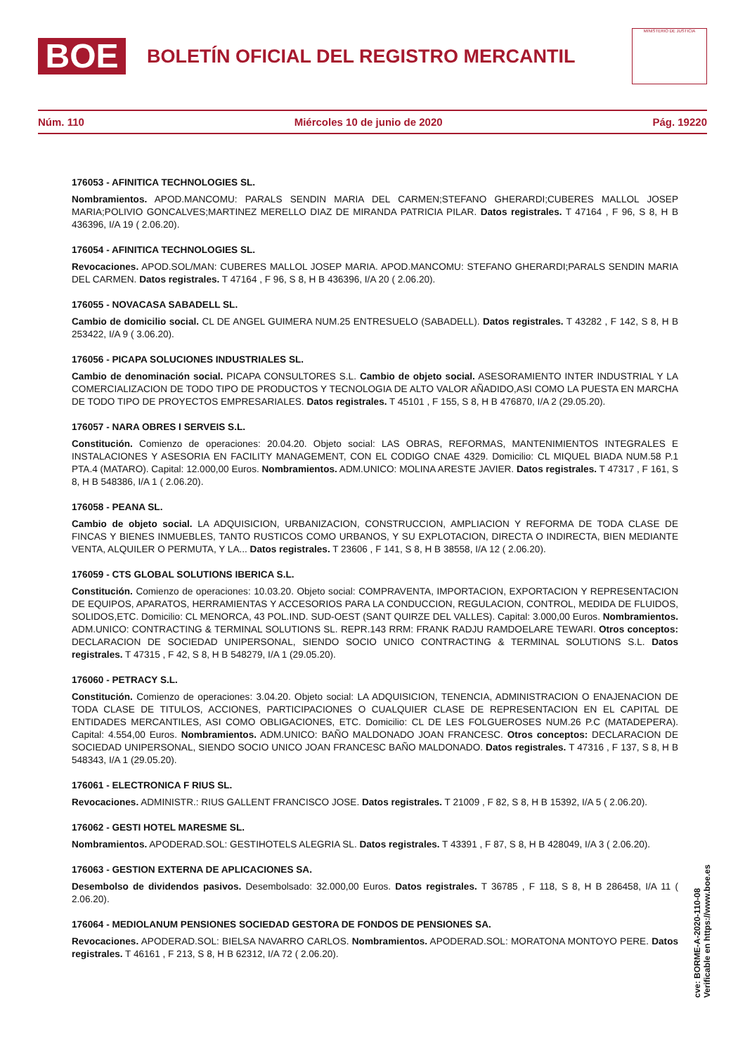BOE
BOLETÍN OFICIAL DEL REGISTRO MERCANTIL
MINISTERIO DE JUSTICIA
Núm. 110 Miércoles 10 de junio de 2020 Pág. 19220
176053 - AFINITICA TECHNOLOGIES SL.
Nombramientos. APOD.MANCOMU: PARALS SENDIN MARIA DEL CARMEN;STEFANO GHERARDI;CUBERES MALLOL JOSEP MARIA;POLIVIO GONCALVES;MARTINEZ MERELLO DIAZ DE MIRANDA PATRICIA PILAR. Datos registrales. T 47164 , F 96, S 8, H B 436396, I/A 19 ( 2.06.20).
176054 - AFINITICA TECHNOLOGIES SL.
Revocaciones. APOD.SOL/MAN: CUBERES MALLOL JOSEP MARIA. APOD.MANCOMU: STEFANO GHERARDI;PARALS SENDIN MARIA DEL CARMEN. Datos registrales. T 47164 , F 96, S 8, H B 436396, I/A 20 ( 2.06.20).
176055 - NOVACASA SABADELL SL.
Cambio de domicilio social. CL DE ANGEL GUIMERA NUM.25 ENTRESUELO (SABADELL). Datos registrales. T 43282 , F 142, S 8, H B 253422, I/A 9 ( 3.06.20).
176056 - PICAPA SOLUCIONES INDUSTRIALES SL.
Cambio de denominación social. PICAPA CONSULTORES S.L. Cambio de objeto social. ASESORAMIENTO INTER INDUSTRIAL Y LA COMERCIALIZACION DE TODO TIPO DE PRODUCTOS Y TECNOLOGIA DE ALTO VALOR AÑADIDO,ASI COMO LA PUESTA EN MARCHA DE TODO TIPO DE PROYECTOS EMPRESARIALES. Datos registrales. T 45101 , F 155, S 8, H B 476870, I/A 2 (29.05.20).
176057 - NARA OBRES I SERVEIS S.L.
Constitución. Comienzo de operaciones: 20.04.20. Objeto social: LAS OBRAS, REFORMAS, MANTENIMIENTOS INTEGRALES E INSTALACIONES Y ASESORIA EN FACILITY MANAGEMENT, CON EL CODIGO CNAE 4329. Domicilio: CL MIQUEL BIADA NUM.58 P.1 PTA.4 (MATARO). Capital: 12.000,00 Euros. Nombramientos. ADM.UNICO: MOLINA ARESTE JAVIER. Datos registrales. T 47317 , F 161, S 8, H B 548386, I/A 1 ( 2.06.20).
176058 - PEANA SL.
Cambio de objeto social. LA ADQUISICION, URBANIZACION, CONSTRUCCION, AMPLIACION Y REFORMA DE TODA CLASE DE FINCAS Y BIENES INMUEBLES, TANTO RUSTICOS COMO URBANOS, Y SU EXPLOTACION, DIRECTA O INDIRECTA, BIEN MEDIANTE VENTA, ALQUILER O PERMUTA, Y LA... Datos registrales. T 23606 , F 141, S 8, H B 38558, I/A 12 ( 2.06.20).
176059 - CTS GLOBAL SOLUTIONS IBERICA S.L.
Constitución. Comienzo de operaciones: 10.03.20. Objeto social: COMPRAVENTA, IMPORTACION, EXPORTACION Y REPRESENTACION DE EQUIPOS, APARATOS, HERRAMIENTAS Y ACCESORIOS PARA LA CONDUCCION, REGULACION, CONTROL, MEDIDA DE FLUIDOS, SOLIDOS,ETC. Domicilio: CL MENORCA, 43 POL.IND. SUD-OEST (SANT QUIRZE DEL VALLES). Capital: 3.000,00 Euros. Nombramientos. ADM.UNICO: CONTRACTING & TERMINAL SOLUTIONS SL. REPR.143 RRM: FRANK RADJU RAMDOELARE TEWARI. Otros conceptos: DECLARACION DE SOCIEDAD UNIPERSONAL, SIENDO SOCIO UNICO CONTRACTING & TERMINAL SOLUTIONS S.L. Datos registrales. T 47315 , F 42, S 8, H B 548279, I/A 1 (29.05.20).
176060 - PETRACY S.L.
Constitución. Comienzo de operaciones: 3.04.20. Objeto social: LA ADQUISICION, TENENCIA, ADMINISTRACION O ENAJENACION DE TODA CLASE DE TITULOS, ACCIONES, PARTICIPACIONES O CUALQUIER CLASE DE REPRESENTACION EN EL CAPITAL DE ENTIDADES MERCANTILES, ASI COMO OBLIGACIONES, ETC. Domicilio: CL DE LES FOLGUEROSES NUM.26 P.C (MATADEPERA). Capital: 4.554,00 Euros. Nombramientos. ADM.UNICO: BAÑO MALDONADO JOAN FRANCESC. Otros conceptos: DECLARACION DE SOCIEDAD UNIPERSONAL, SIENDO SOCIO UNICO JOAN FRANCESC BAÑO MALDONADO. Datos registrales. T 47316 , F 137, S 8, H B 548343, I/A 1 (29.05.20).
176061 - ELECTRONICA F RIUS SL.
Revocaciones. ADMINISTR.: RIUS GALLENT FRANCISCO JOSE. Datos registrales. T 21009 , F 82, S 8, H B 15392, I/A 5 ( 2.06.20).
176062 - GESTI HOTEL MARESME SL.
Nombramientos. APODERAD.SOL: GESTIHOTELS ALEGRIA SL. Datos registrales. T 43391 , F 87, S 8, H B 428049, I/A 3 ( 2.06.20).
176063 - GESTION EXTERNA DE APLICACIONES SA.
Desembolso de dividendos pasivos. Desembolsado: 32.000,00 Euros. Datos registrales. T 36785 , F 118, S 8, H B 286458, I/A 11 ( 2.06.20).
176064 - MEDIOLANUM PENSIONES SOCIEDAD GESTORA DE FONDOS DE PENSIONES SA.
Revocaciones. APODERAD.SOL: BIELSA NAVARRO CARLOS. Nombramientos. APODERAD.SOL: MORATONA MONTOYO PERE. Datos registrales. T 46161 , F 213, S 8, H B 62312, I/A 72 ( 2.06.20).
cve: BORME-A-2020-110-08
Verificable en https://www.boe.es